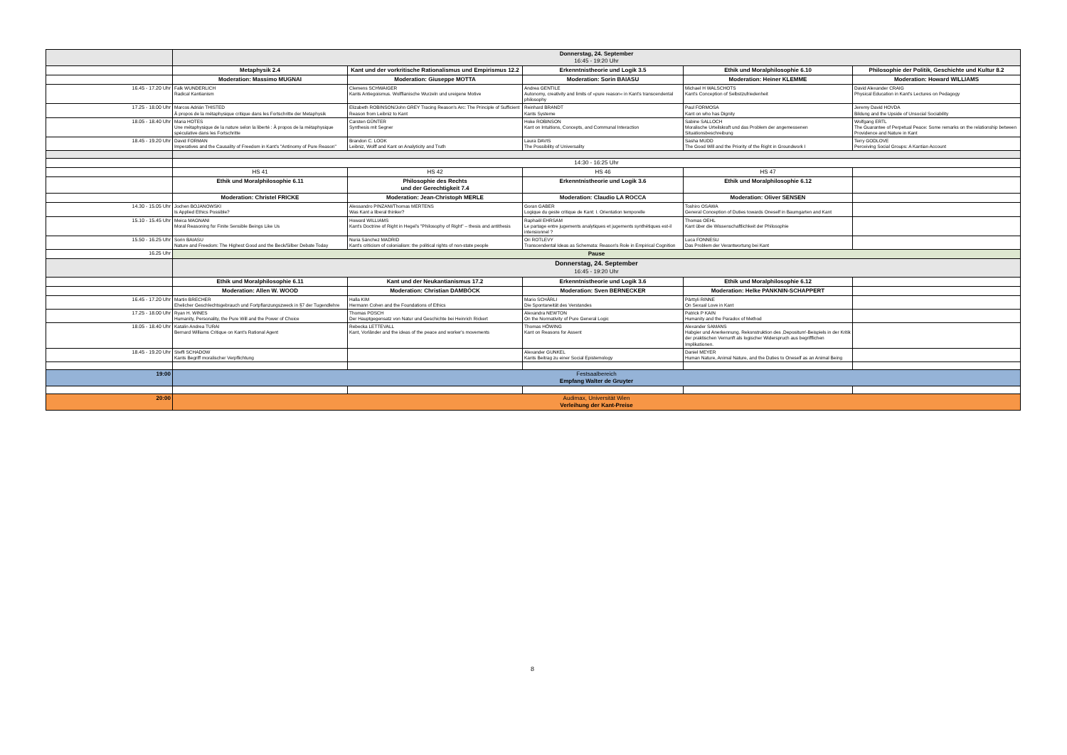| | Donnerstag, 24. September 16:45 - 19:20 Uhr | | | | |
| | Metaphysik 2.4 | Kant und der vorkritische Rationalismus und Empirismus 12.2 | Erkenntnistheorie und Logik 3.5 | Ethik und Moralphilosophie 6.10 | Philosophie der Politik, Geschichte und Kultur 8.2 |
| | Moderation: Massimo MUGNAI | Moderation: Giuseppe MOTTA | Moderation: Sorin BAIASU | Moderation: Heiner KLEMME | Moderation: Howard WILLIAMS |
| 16.45 - 17.20 Uhr | Falk WUNDERLICH Radical Kantianism | Clemens SCHWAIGER Kants Antiegoismus. Wolffianische Wurzeln und ureigene Motive | Andrea GENTILE Autonomy, creativity and limits of »pure reason« in Kant's transcendental philosophy | Michael H WALSCHOTS Kant's Conception of Selbstzufriedenheit | David Alexander CRAIG Physical Education in Kant's Lectures on Pedagogy |
| 17.25 - 18.00 Uhr | Marcos Adrián THISTED À propos de la métaphysique critique dans les Fortschritte der Metaphysik | Elizabeth ROBINSON/John GREY Tracing Reason's Arc: The Principle of Sufficient Reason from Leibniz to Kant | Reinhard BRANDT Kants Systeme | Paul FORMOSA Kant on who has Dignity | Jeremy David HOVDA Bildung and the Upside of Unsocial Sociability |
| 18.05 - 18.40 Uhr | Maria HOTES Une métaphysique de la nature selon la liberté : À propos de la métaphysique spéculative dans les Fortschritte | Carsten GÜNTER Synthesis mit Segner | Hoke ROBINSON Kant on Intuitions, Concepts, and Communal Interaction | Sabine SALLOCH Moralische Urteilskraft und das Problem der angemessenen Situationsbeschreibung | Wolfgang ERTL The Guarantee of Perpetual Peace: Some remarks on the relationship between Providence and Nature in Kant |
| 18.45 - 19.20 Uhr | David FORMAN Imperatives and the Causality of Freedom in Kant's "Antinomy of Pure Reason" | Brandon C. LOOK Leibniz, Wolff and Kant on Analyticity and Truth | Laura DAVIS The Possibility of Universality | Sasha MUDD The Good Will and the Priority of the Right in Groundwork I | Terry GODLOVE Perceiving Social Groups: A Kantian Account |
| | 14:30 - 16:25 Uhr | | | | |
| | HS 41 | HS 42 | HS 46 | HS 47 | |
| | Ethik und Moralphilosophie 6.11 | Philosophie des Rechts und der Gerechtigkeit 7.4 | Erkenntnistheorie und Logik 3.6 | Ethik und Moralphilosophie 6.12 | |
| | Moderation: Christel FRICKE | Moderation: Jean-Christoph MERLE | Moderation: Claudio LA ROCCA | Moderation: Oliver SENSEN | |
| 14.30 - 15.05 Uhr | Jochen BOJANOWSKI Is Applied Ethics Possible? | Alessandro PINZANI/Thomas MERTENS Was Kant a liberal thinker? | Goran GABER Logique du geste critique de Kant: I. Orientation temporelle | Toshiro OSAWA General Conception of Duties towards Oneself in Baumgarten and Kant | |
| 15.10 - 15.45 Uhr | Meica MAGNANI Moral Reasoning for Finite Sensible Beings Like Us | Howard WILLIAMS Kant's Doctrine of Right in Hegel's "Philosophy of Right" – thesis and antithesis | Raphaël EHRSAM Le partage entre jugements analytiques et jugements synthétiques est-il intensionnel ? | Thomas OEHL Kant über die Wissenschaftlichkeit der Philosophie | |
| 15.50 - 16.25 Uhr | Sorin BAIASU Nature and Freedom: The Highest Good and the Beck/Silber Debate Today | Nuria Sánchez MADRID Kant's criticism of colonialism: the political rights of non-state people | Ori ROTLEVY Transcendental Ideas as Schemata: Reason's Role in Empirical Cognition | Luca FONNESU Das Problem der Verantwortung bei Kant | |
| 16.25 Uhr | Pause | | | | |
| | Donnerstag, 24. September 16:45 - 19:20 Uhr | | | | |
| | Ethik und Moralphilosophie 6.11 | Kant und der Neukantianismus 17.2 | Erkenntnistheorie und Logik 3.6 | Ethik und Moralphilosophie 6.12 | |
| | Moderation: Allen W. WOOD | Moderation: Christian DAMBÖCK | Moderation: Sven BERNECKER | Moderation: Helke PANKNIN-SCHAPPERT | |
| 16.45 - 17.20 Uhr | Martin BRECHER Ehelicher Geschlechtsgebrauch und Fortpflanzungszweck in §7 der Tugendlehre | Halla KIM Hermann Cohen and the Foundations of Ethics | Mario SCHÄRLI Die Spontaneität des Verstandes | Pärttyli RINNE On Sexual Love in Kant | |
| 17.25 - 18.00 Uhr | Ryan H. WINES Humanity, Personality, the Pure Will and the Power of Choice | Thomas POSCH Der Hauptgegensatz von Natur und Geschichte bei Heinrich Rickert | Alexandra NEWTON On the Normativity of Pure General Logic | Patrick P KAIN Humanity and the Paradox of Method | |
| 18.05 - 18.40 Uhr | Katalin Andrea TURAI Bernard Williams Critique on Kant's Rational Agent | Rebecka LETTEVALL Kant, Vorländer and the ideas of the peace and worker's movements | Thomas HÖWING Kant on Reasons for Assent | Alexander SAMANS Habgier und Anerkennung. Rekonstruktion des ‚Depositum'-Beispiels in der Kritik der praktischen Vernunft als logischer Widerspruch aus begrifflichen Implikationen. | |
| 18.45 - 19.20 Uhr | Steffi SCHADOW Kants Begriff moralischer Verpflichtung | | Alexander GUNKEL Kants Beitrag zu einer Social Epistemology | Daniel MEYER Human Nature, Animal Nature, and the Duties to Oneself as an Animal Being | |
| 19:00 | Festsaalbereich Empfang Walter de Gruyter | | | | |
| 20:00 | Audimax, Universität Wien Verleihung der Kant-Preise | | | | |
8